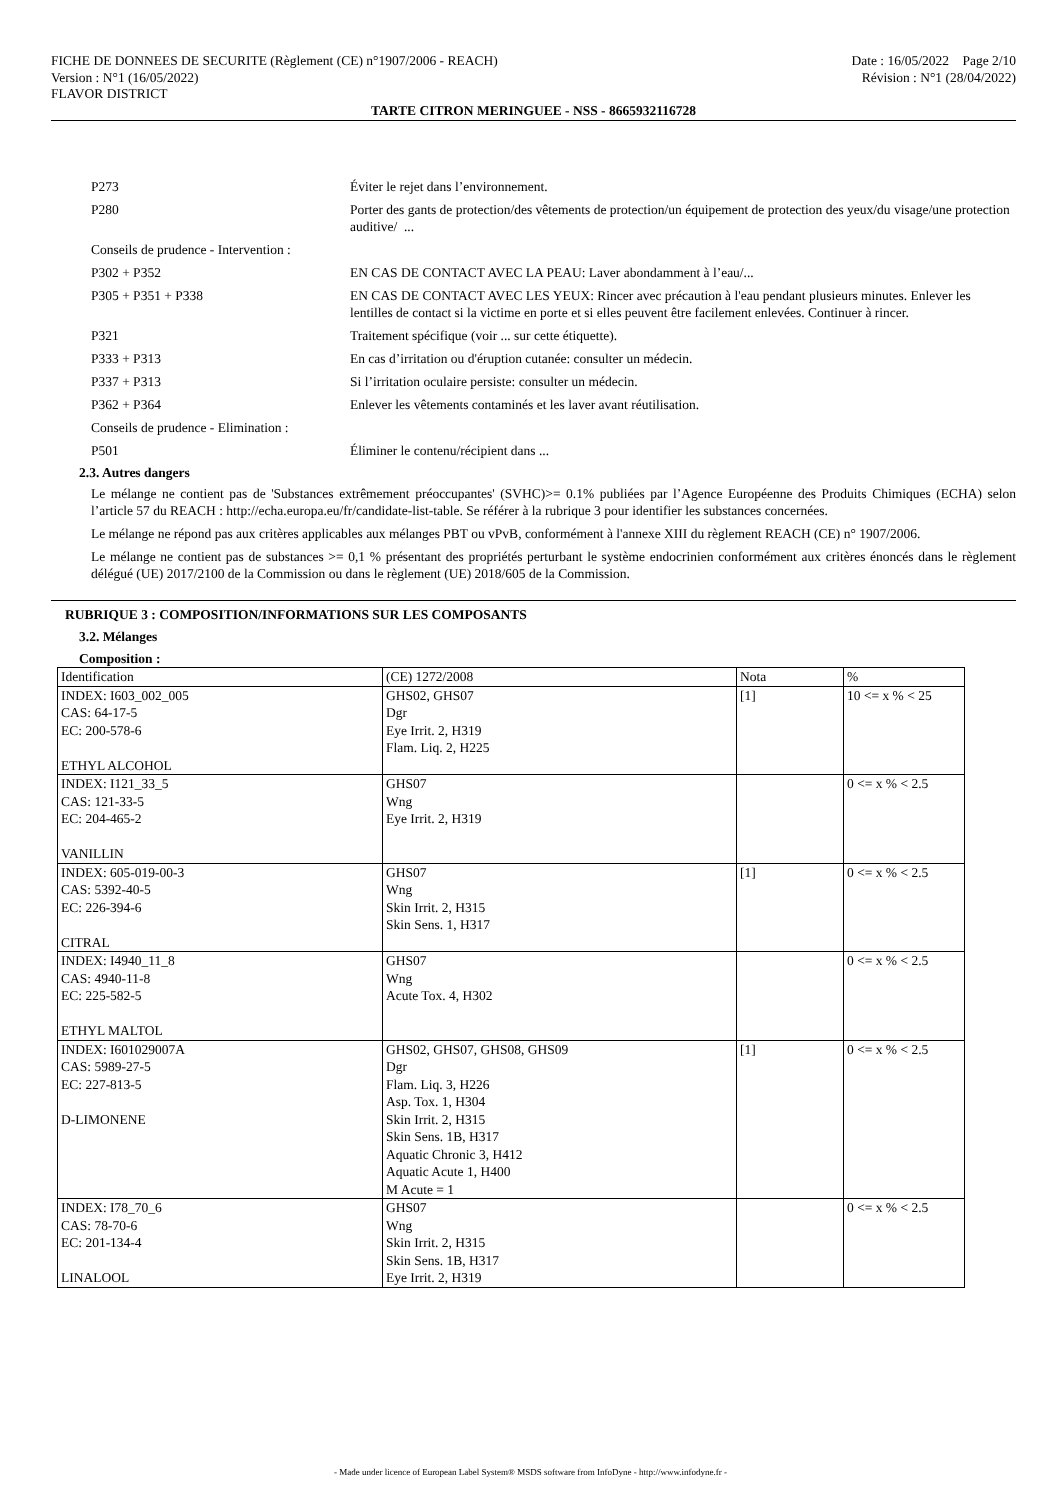FICHE DE DONNEES DE SECURITE (Règlement (CE) n°1907/2006 - REACH) Date : 16/05/2022 Page 2/10
Version : N°1 (16/05/2022) Révision : N°1 (28/04/2022)
FLAVOR DISTRICT
TARTE CITRON MERINGUEE - NSS - 8665932116728
P273 Éviter le rejet dans l’environnement.
P280 Porter des gants de protection/des vêtements de protection/un équipement de protection des yeux/du visage/une protection auditive/ ...
Conseils de prudence - Intervention :
P302 + P352 EN CAS DE CONTACT AVEC LA PEAU: Laver abondamment à l’eau/...
P305 + P351 + P338 EN CAS DE CONTACT AVEC LES YEUX: Rincer avec précaution à l'eau pendant plusieurs minutes. Enlever les lentilles de contact si la victime en porte et si elles peuvent être facilement enlevées. Continuer à rincer.
P321 Traitement spécifique (voir ... sur cette étiquette).
P333 + P313 En cas d’irritation ou d'éruption cutanée: consulter un médecin.
P337 + P313 Si l’irritation oculaire persiste: consulter un médecin.
P362 + P364 Enlever les vêtements contaminés et les laver avant réutilisation.
Conseils de prudence - Elimination :
P501 Éliminer le contenu/récipient dans ...
2.3. Autres dangers
Le mélange ne contient pas de 'Substances extrêmement préoccupantes' (SVHC)>= 0.1% publiées par l’Agence Européenne des Produits Chimiques (ECHA) selon l’article 57 du REACH : http://echa.europa.eu/fr/candidate-list-table. Se référer à la rubrique 3 pour identifier les substances concernées.
Le mélange ne répond pas aux critères applicables aux mélanges PBT ou vPvB, conformément à l'annexe XIII du règlement REACH (CE) n° 1907/2006.
Le mélange ne contient pas de substances >= 0,1 % présentant des propriétés perturbant le système endocrinien conformément aux critères énoncés dans le règlement délégué (UE) 2017/2100 de la Commission ou dans le règlement (UE) 2018/605 de la Commission.
RUBRIQUE 3 : COMPOSITION/INFORMATIONS SUR LES COMPOSANTS
3.2. Mélanges
Composition :
| Identification | (CE) 1272/2008 | Nota | % |
| --- | --- | --- | --- |
| INDEX: I603_002_005 CAS: 64-17-5 EC: 200-578-6 ETHYL ALCOHOL | GHS02, GHS07 Dgr Eye Irrit. 2, H319 Flam. Liq. 2, H225 | [1] | 10 <= x % < 25 |
| INDEX: I121_33_5 CAS: 121-33-5 EC: 204-465-2 VANILLIN | GHS07 Wng Eye Irrit. 2, H319 | | 0 <= x % < 2.5 |
| INDEX: 605-019-00-3 CAS: 5392-40-5 EC: 226-394-6 CITRAL | GHS07 Wng Skin Irrit. 2, H315 Skin Sens. 1, H317 | [1] | 0 <= x % < 2.5 |
| INDEX: I4940_11_8 CAS: 4940-11-8 EC: 225-582-5 ETHYL MALTOL | GHS07 Wng Acute Tox. 4, H302 | | 0 <= x % < 2.5 |
| INDEX: I601029007A CAS: 5989-27-5 EC: 227-813-5 D-LIMONENE | GHS02, GHS07, GHS08, GHS09 Dgr Flam. Liq. 3, H226 Asp. Tox. 1, H304 Skin Irrit. 2, H315 Skin Sens. 1B, H317 Aquatic Chronic 3, H412 Aquatic Acute 1, H400 M Acute = 1 | [1] | 0 <= x % < 2.5 |
| INDEX: I78_70_6 CAS: 78-70-6 EC: 201-134-4 LINALOOL | GHS07 Wng Skin Irrit. 2, H315 Skin Sens. 1B, H317 Eye Irrit. 2, H319 | | 0 <= x % < 2.5 |
- Made under licence of European Label System® MSDS software from InfoDyne - http://www.infodyne.fr -